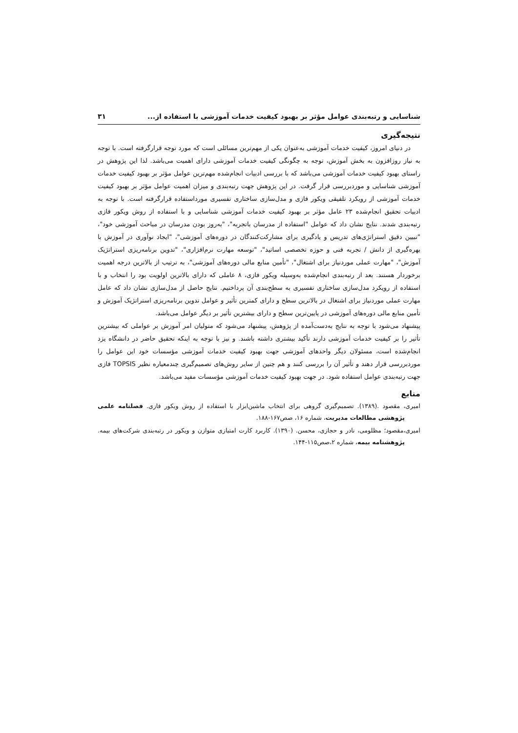شناسایی و رتبه‌بندی عوامل مؤثر بر بهبود کیفیت خدمات آموزشی با استفاده از... ۳۱
نتیجه‌گیری
در دنیای امروز، کیفیت خدمات آموزشی به‌عنوان یکی از مهم‌ترین مسائلی است که مورد توجه قرارگرفته است. با توجه به نیاز روزافزون به بخش آموزش، توجه به چگونگی کیفیت خدمات آموزشی دارای اهمیت می‌باشد. لذا این پژوهش در راستای بهبود کیفیت خدمات آموزشی می‌باشد که با بررسی ادبیات انجام‌شده مهم‌ترین عوامل مؤثر بر بهبود کیفیت خدمات آموزشی شناسایی و موردبررسی قرار گرفت. در این پژوهش جهت رتبه‌بندی و میزان اهمیت عوامل مؤثر بر بهبود کیفیت خدمات آموزشی از رویکرد تلفیقی ویکور فازی و مدل‌سازی ساختاری تفسیری مورداستفاده قرارگرفته است. با توجه به ادبیات تحقیق انجام‌شده ۲۳ عامل مؤثر بر بهبود کیفیت خدمات آموزشی شناسایی و با استفاده از روش ویکور فازی رتبه‌بندی شدند. نتایج نشان داد که عوامل "استفاده از مدرسان باتجربه"، "به‌روز بودن مدرسان در مباحث آموزشی خود"، "تبیین دقیق استراتژی‌های تدریس و یادگیری برای مشارکت‌کنندگان در دوره‌های آموزشی"، "ایجاد نوآوری در آموزش با بهره‌گیری از دانش / تجربه فنی و حوزه تخصصی اساتید"، "توسعه مهارت نرم‌افزاری"، "تدوین برنامه‌ریزی استراتژیک آموزش"، "مهارت عملی موردنیاز برای اشتغال"، "تأمین منابع مالی دوره‌های آموزشی"، به ترتیب از بالاترین درجه اهمیت برخوردار هستند. بعد از رتبه‌بندی انجام‌شده به‌وسیله ویکور فازی، ۸ عاملی که دارای بالاترین اولویت بود را انتخاب و با استفاده از رویکرد مدل‌سازی ساختاری تفسیری به سطح‌بندی آن پرداختیم. نتایج حاصل از مدل‌سازی نشان داد که عامل مهارت عملی موردنیاز برای اشتغال در بالاترین سطح و دارای کمترین تأثیر و عوامل تدوین برنامه‌ریزی استراتژیک آموزش و تأمین منابع مالی دوره‌های آموزشی در پایین‌ترین سطح و دارای بیشترین تأثیر بر دیگر عوامل می‌باشد.
پیشنهاد می‌شود با توجه به نتایج به‌دست‌آمده از پژوهش، پیشنهاد می‌شود که متولیان امر آموزش بر عواملی که بیشترین تأثیر را بر کیفیت خدمات آموزشی دارند تأکید بیشتری داشته باشند. و نیز با توجه به اینکه تحقیق حاضر در دانشگاه یزد انجام‌شده است، مسئولان دیگر واحدهای آموزشی جهت بهبود کیفیت خدمات آموزشی مؤسسات خود این عوامل را موردبررسی قرار دهند و تأثیر آن را بررسی کنند و هم چنین از سایر روش‌های تصمیم‌گیری چندمعیاره نظیر TOPSIS فازی جهت رتبه‌بندی عوامل استفاده شود. در جهت بهبود کیفیت خدمات آموزشی مؤسسات مفید می‌باشد.
منابع
امیری، مقصود .(۱۳۸۹). تصمیم‌گیری گروهی برای انتخاب ماشین‌ابزار با استفاده از روش ویکور فازی. فصلنامه علمی پژوهشی مطالعات مدیریت، شماره ۱۶، صص۱۶۷-۱۸۸.
امیری،مقصود؛ مظلومی، نادر و حجازی، محسن. (۱۳۹۰). کاربرد کارت امتیازی متوازن و ویکور در رتبه‌بندی شرکت‌های بیمه. پژوهشنامه بیمه، شماره ۲،صص۱۱۵-۱۴۴.